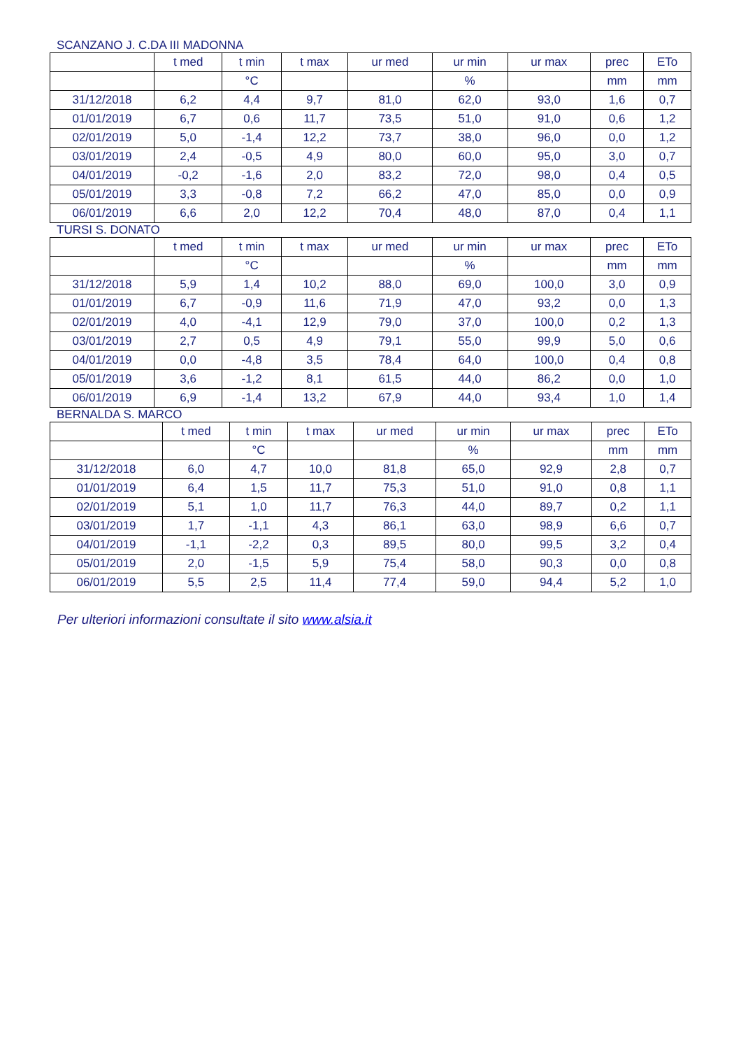SCANZANO J. C.DA III MADONNA
| | t med | t min | t max | ur med | ur min | ur max | prec | ETo |
| --- | --- | --- | --- | --- | --- | --- | --- | --- |
| | | °C | | | % | | mm | mm |
| 31/12/2018 | 6,2 | 4,4 | 9,7 | 81,0 | 62,0 | 93,0 | 1,6 | 0,7 |
| 01/01/2019 | 6,7 | 0,6 | 11,7 | 73,5 | 51,0 | 91,0 | 0,6 | 1,2 |
| 02/01/2019 | 5,0 | -1,4 | 12,2 | 73,7 | 38,0 | 96,0 | 0,0 | 1,2 |
| 03/01/2019 | 2,4 | -0,5 | 4,9 | 80,0 | 60,0 | 95,0 | 3,0 | 0,7 |
| 04/01/2019 | -0,2 | -1,6 | 2,0 | 83,2 | 72,0 | 98,0 | 0,4 | 0,5 |
| 05/01/2019 | 3,3 | -0,8 | 7,2 | 66,2 | 47,0 | 85,0 | 0,0 | 0,9 |
| 06/01/2019 | 6,6 | 2,0 | 12,2 | 70,4 | 48,0 | 87,0 | 0,4 | 1,1 |
TURSI S. DONATO
| | t med | t min | t max | ur med | ur min | ur max | prec | ETo |
| --- | --- | --- | --- | --- | --- | --- | --- | --- |
| | | °C | | | % | | mm | mm |
| 31/12/2018 | 5,9 | 1,4 | 10,2 | 88,0 | 69,0 | 100,0 | 3,0 | 0,9 |
| 01/01/2019 | 6,7 | -0,9 | 11,6 | 71,9 | 47,0 | 93,2 | 0,0 | 1,3 |
| 02/01/2019 | 4,0 | -4,1 | 12,9 | 79,0 | 37,0 | 100,0 | 0,2 | 1,3 |
| 03/01/2019 | 2,7 | 0,5 | 4,9 | 79,1 | 55,0 | 99,9 | 5,0 | 0,6 |
| 04/01/2019 | 0,0 | -4,8 | 3,5 | 78,4 | 64,0 | 100,0 | 0,4 | 0,8 |
| 05/01/2019 | 3,6 | -1,2 | 8,1 | 61,5 | 44,0 | 86,2 | 0,0 | 1,0 |
| 06/01/2019 | 6,9 | -1,4 | 13,2 | 67,9 | 44,0 | 93,4 | 1,0 | 1,4 |
BERNALDA S. MARCO
| | t med | t min | t max | ur med | ur min | ur max | prec | ETo |
| --- | --- | --- | --- | --- | --- | --- | --- | --- |
| | | °C | | | % | | mm | mm |
| 31/12/2018 | 6,0 | 4,7 | 10,0 | 81,8 | 65,0 | 92,9 | 2,8 | 0,7 |
| 01/01/2019 | 6,4 | 1,5 | 11,7 | 75,3 | 51,0 | 91,0 | 0,8 | 1,1 |
| 02/01/2019 | 5,1 | 1,0 | 11,7 | 76,3 | 44,0 | 89,7 | 0,2 | 1,1 |
| 03/01/2019 | 1,7 | -1,1 | 4,3 | 86,1 | 63,0 | 98,9 | 6,6 | 0,7 |
| 04/01/2019 | -1,1 | -2,2 | 0,3 | 89,5 | 80,0 | 99,5 | 3,2 | 0,4 |
| 05/01/2019 | 2,0 | -1,5 | 5,9 | 75,4 | 58,0 | 90,3 | 0,0 | 0,8 |
| 06/01/2019 | 5,5 | 2,5 | 11,4 | 77,4 | 59,0 | 94,4 | 5,2 | 1,0 |
Per ulteriori informazioni consultate il sito www.alsia.it